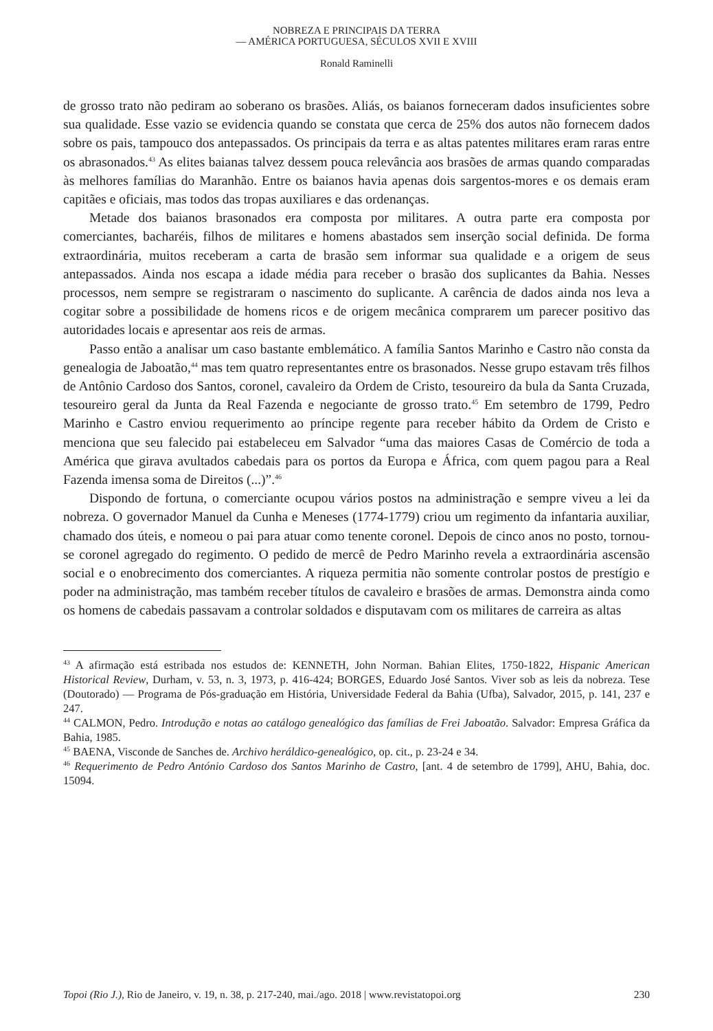NOBREZA E PRINCIPAIS DA TERRA
— AMÉRICA PORTUGUESA, SÉCULOS XVII E XVIII
Ronald Raminelli
de grosso trato não pediram ao soberano os brasões. Aliás, os baianos forneceram dados insuficientes sobre sua qualidade. Esse vazio se evidencia quando se constata que cerca de 25% dos autos não fornecem dados sobre os pais, tampouco dos antepassados. Os principais da terra e as altas patentes militares eram raras entre os abrasonados.<sup>43</sup> As elites baianas talvez dessem pouca relevância aos brasões de armas quando comparadas às melhores famílias do Maranhão. Entre os baianos havia apenas dois sargentos-mores e os demais eram capitães e oficiais, mas todos das tropas auxiliares e das ordenanças.
Metade dos baianos brasonados era composta por militares. A outra parte era composta por comerciantes, bacharéis, filhos de militares e homens abastados sem inserção social definida. De forma extraordinária, muitos receberam a carta de brasão sem informar sua qualidade e a origem de seus antepassados. Ainda nos escapa a idade média para receber o brasão dos suplicantes da Bahia. Nesses processos, nem sempre se registraram o nascimento do suplicante. A carência de dados ainda nos leva a cogitar sobre a possibilidade de homens ricos e de origem mecânica comprarem um parecer positivo das autoridades locais e apresentar aos reis de armas.
Passo então a analisar um caso bastante emblemático. A família Santos Marinho e Castro não consta da genealogia de Jaboatão,<sup>44</sup> mas tem quatro representantes entre os brasonados. Nesse grupo estavam três filhos de Antônio Cardoso dos Santos, coronel, cavaleiro da Ordem de Cristo, tesoureiro da bula da Santa Cruzada, tesoureiro geral da Junta da Real Fazenda e negociante de grosso trato.<sup>45</sup> Em setembro de 1799, Pedro Marinho e Castro enviou requerimento ao príncipe regente para receber hábito da Ordem de Cristo e menciona que seu falecido pai estabeleceu em Salvador “uma das maiores Casas de Comércio de toda a América que girava avultados cabedais para os portos da Europa e África, com quem pagou para a Real Fazenda imensa soma de Direitos (...)”.<sup>46</sup>
Dispondo de fortuna, o comerciante ocupou vários postos na administração e sempre viveu a lei da nobreza. O governador Manuel da Cunha e Meneses (1774-1779) criou um regimento da infantaria auxiliar, chamado dos úteis, e nomeou o pai para atuar como tenente coronel. Depois de cinco anos no posto, tornou-se coronel agregado do regimento. O pedido de mercê de Pedro Marinho revela a extraordinária ascensão social e o enobrecimento dos comerciantes. A riqueza permitia não somente controlar postos de prestígio e poder na administração, mas também receber títulos de cavaleiro e brasões de armas. Demonstra ainda como os homens de cabedais passavam a controlar soldados e disputavam com os militares de carreira as altas
<sup>43</sup> A afirmação está estribada nos estudos de: KENNETH, John Norman. Bahian Elites, 1750-1822, Hispanic American Historical Review, Durham, v. 53, n. 3, 1973, p. 416-424; BORGES, Eduardo José Santos. Viver sob as leis da nobreza. Tese (Doutorado) — Programa de Pós-graduação em História, Universidade Federal da Bahia (Ufba), Salvador, 2015, p. 141, 237 e 247.
<sup>44</sup> CALMON, Pedro. Introdução e notas ao catálogo genealógico das famílias de Frei Jaboatão. Salvador: Empresa Gráfica da Bahia, 1985.
<sup>45</sup> BAENA, Visconde de Sanches de. Archivo heráldico-genealógico, op. cit., p. 23-24 e 34.
<sup>46</sup> Requerimento de Pedro António Cardoso dos Santos Marinho de Castro, [ant. 4 de setembro de 1799], AHU, Bahia, doc. 15094.
Topoi (Rio J.), Rio de Janeiro, v. 19, n. 38, p. 217-240, mai./ago. 2018 | www.revistatopoi.org 230